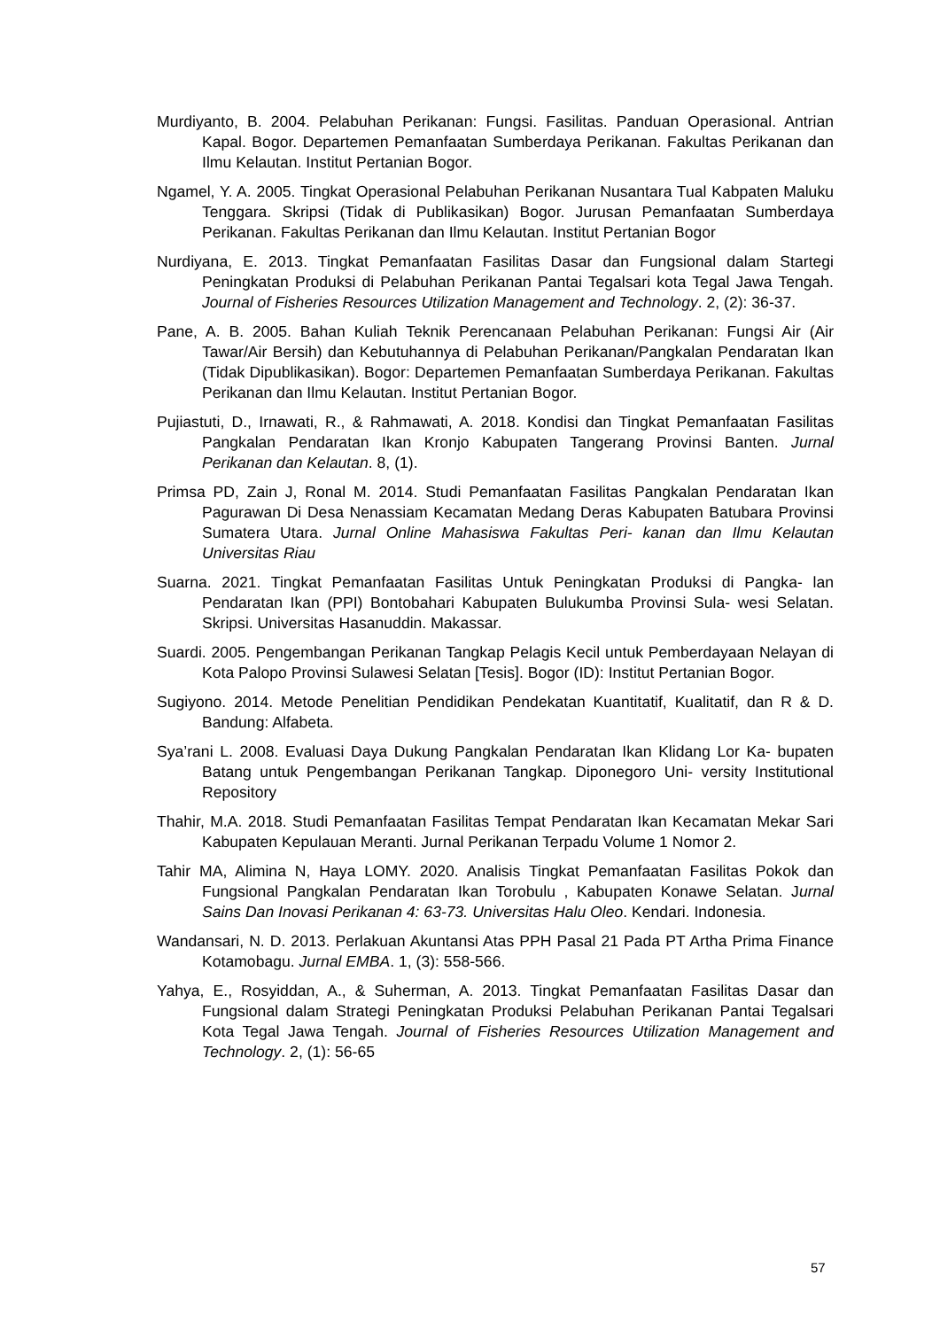Murdiyanto, B. 2004. Pelabuhan Perikanan: Fungsi. Fasilitas. Panduan Operasional. Antrian Kapal. Bogor. Departemen Pemanfaatan Sumberdaya Perikanan. Fakultas Perikanan dan Ilmu Kelautan. Institut Pertanian Bogor.
Ngamel, Y. A. 2005. Tingkat Operasional Pelabuhan Perikanan Nusantara Tual Kabpaten Maluku Tenggara. Skripsi (Tidak di Publikasikan) Bogor. Jurusan Pemanfaatan Sumberdaya Perikanan. Fakultas Perikanan dan Ilmu Kelautan. Institut Pertanian Bogor
Nurdiyana, E. 2013. Tingkat Pemanfaatan Fasilitas Dasar dan Fungsional dalam Startegi Peningkatan Produksi di Pelabuhan Perikanan Pantai Tegalsari kota Tegal Jawa Tengah. Journal of Fisheries Resources Utilization Management and Technology. 2, (2): 36-37.
Pane, A. B. 2005. Bahan Kuliah Teknik Perencanaan Pelabuhan Perikanan: Fungsi Air (Air Tawar/Air Bersih) dan Kebutuhannya di Pelabuhan Perikanan/Pangkalan Pendaratan Ikan (Tidak Dipublikasikan). Bogor: Departemen Pemanfaatan Sumberdaya Perikanan. Fakultas Perikanan dan Ilmu Kelautan. Institut Pertanian Bogor.
Pujiastuti, D., Irnawati, R., & Rahmawati, A. 2018. Kondisi dan Tingkat Pemanfaatan Fasilitas Pangkalan Pendaratan Ikan Kronjo Kabupaten Tangerang Provinsi Banten. Jurnal Perikanan dan Kelautan. 8, (1).
Primsa PD, Zain J, Ronal M. 2014. Studi Pemanfaatan Fasilitas Pangkalan Pendaratan Ikan Pagurawan Di Desa Nenassiam Kecamatan Medang Deras Kabupaten Batubara Provinsi Sumatera Utara. Jurnal Online Mahasiswa Fakultas Peri- kanan dan Ilmu Kelautan Universitas Riau
Suarna. 2021. Tingkat Pemanfaatan Fasilitas Untuk Peningkatan Produksi di Pangka- lan Pendaratan Ikan (PPI) Bontobahari Kabupaten Bulukumba Provinsi Sula- wesi Selatan. Skripsi. Universitas Hasanuddin. Makassar.
Suardi. 2005. Pengembangan Perikanan Tangkap Pelagis Kecil untuk Pemberdayaan Nelayan di Kota Palopo Provinsi Sulawesi Selatan [Tesis]. Bogor (ID): Institut Pertanian Bogor.
Sugiyono. 2014. Metode Penelitian Pendidikan Pendekatan Kuantitatif, Kualitatif, dan R & D. Bandung: Alfabeta.
Sya’rani L. 2008. Evaluasi Daya Dukung Pangkalan Pendaratan Ikan Klidang Lor Ka- bupaten Batang untuk Pengembangan Perikanan Tangkap. Diponegoro Uni- versity Institutional Repository
Thahir, M.A. 2018. Studi Pemanfaatan Fasilitas Tempat Pendaratan Ikan Kecamatan Mekar Sari Kabupaten Kepulauan Meranti. Jurnal Perikanan Terpadu Volume 1 Nomor 2.
Tahir MA, Alimina N, Haya LOMY. 2020. Analisis Tingkat Pemanfaatan Fasilitas Pokok dan Fungsional Pangkalan Pendaratan Ikan Torobulu , Kabupaten Konawe Selatan. Jurnal Sains Dan Inovasi Perikanan 4: 63-73. Universitas Halu Oleo. Kendari. Indonesia.
Wandansari, N. D. 2013. Perlakuan Akuntansi Atas PPH Pasal 21 Pada PT Artha Prima Finance Kotamobagu. Jurnal EMBA. 1, (3): 558-566.
Yahya, E., Rosyiddan, A., & Suherman, A. 2013. Tingkat Pemanfaatan Fasilitas Dasar dan Fungsional dalam Strategi Peningkatan Produksi Pelabuhan Perikanan Pantai Tegalsari Kota Tegal Jawa Tengah. Journal of Fisheries Resources Utilization Management and Technology. 2, (1): 56-65
57